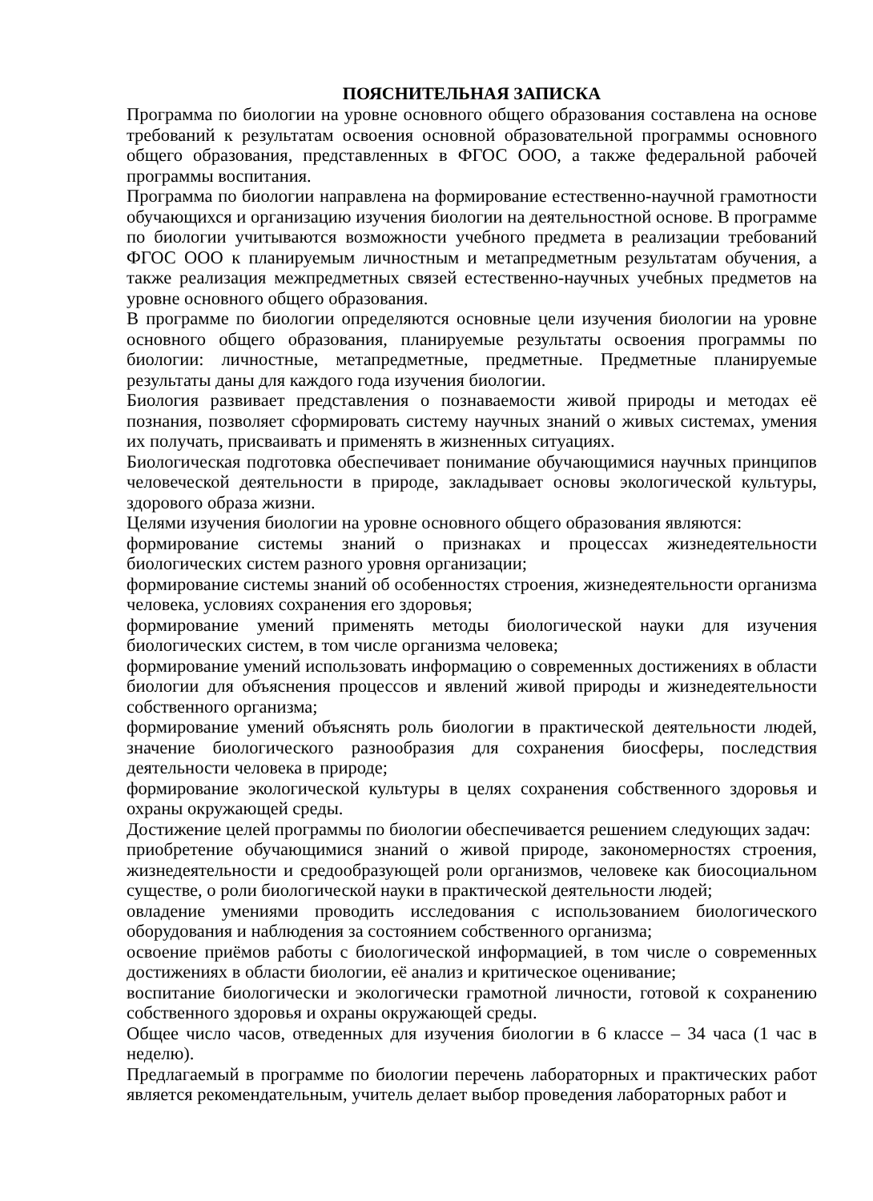ПОЯСНИТЕЛЬНАЯ ЗАПИСКА
Программа по биологии на уровне основного общего образования составлена на основе требований к результатам освоения основной образовательной программы основного общего образования, представленных в ФГОС ООО, а также федеральной рабочей программы воспитания.
Программа по биологии направлена на формирование естественно-научной грамотности обучающихся и организацию изучения биологии на деятельностной основе. В программе по биологии учитываются возможности учебного предмета в реализации требований ФГОС ООО к планируемым личностным и метапредметным результатам обучения, а также реализация межпредметных связей естественно-научных учебных предметов на уровне основного общего образования.
В программе по биологии определяются основные цели изучения биологии на уровне основного общего образования, планируемые результаты освоения программы по биологии: личностные, метапредметные, предметные. Предметные планируемые результаты даны для каждого года изучения биологии.
Биология развивает представления о познаваемости живой природы и методах её познания, позволяет сформировать систему научных знаний о живых системах, умения их получать, присваивать и применять в жизненных ситуациях.
Биологическая подготовка обеспечивает понимание обучающимися научных принципов человеческой деятельности в природе, закладывает основы экологической культуры, здорового образа жизни.
Целями изучения биологии на уровне основного общего образования являются:
формирование системы знаний о признаках и процессах жизнедеятельности биологических систем разного уровня организации;
формирование системы знаний об особенностях строения, жизнедеятельности организма человека, условиях сохранения его здоровья;
формирование умений применять методы биологической науки для изучения биологических систем, в том числе организма человека;
формирование умений использовать информацию о современных достижениях в области биологии для объяснения процессов и явлений живой природы и жизнедеятельности собственного организма;
формирование умений объяснять роль биологии в практической деятельности людей, значение биологического разнообразия для сохранения биосферы, последствия деятельности человека в природе;
формирование экологической культуры в целях сохранения собственного здоровья и охраны окружающей среды.
Достижение целей программы по биологии обеспечивается решением следующих задач:
приобретение обучающимися знаний о живой природе, закономерностях строения, жизнедеятельности и средообразующей роли организмов, человеке как биосоциальном существе, о роли биологической науки в практической деятельности людей;
овладение умениями проводить исследования с использованием биологического оборудования и наблюдения за состоянием собственного организма;
освоение приёмов работы с биологической информацией, в том числе о современных достижениях в области биологии, её анализ и критическое оценивание;
воспитание биологически и экологически грамотной личности, готовой к сохранению собственного здоровья и охраны окружающей среды.
Общее число часов, отведенных для изучения биологии в 6 классе – 34 часа (1 час в неделю).
Предлагаемый в программе по биологии перечень лабораторных и практических работ является рекомендательным, учитель делает выбор проведения лабораторных работ и